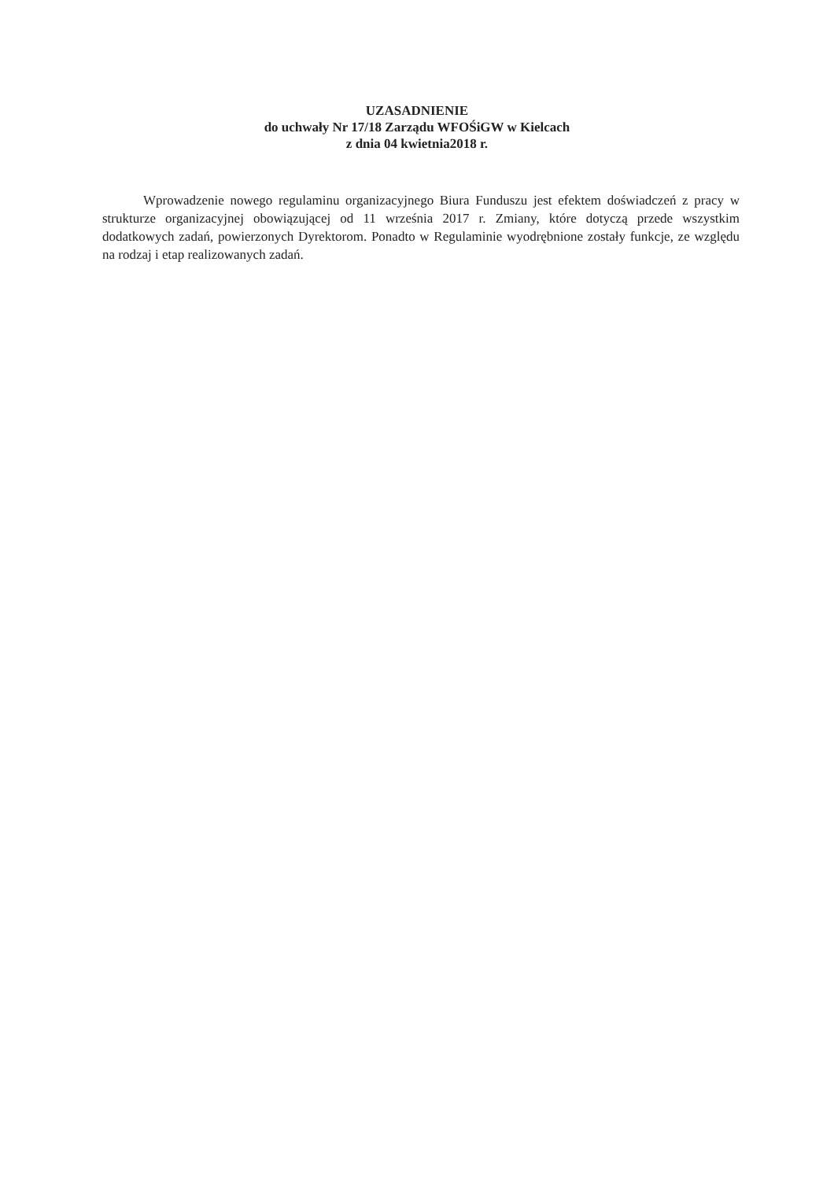UZASADNIENIE
do uchwały Nr 17/18 Zarządu WFOŚiGW w Kielcach
z dnia 04 kwietnia2018 r.
Wprowadzenie nowego regulaminu organizacyjnego Biura Funduszu jest efektem doświadczeń z pracy w strukturze organizacyjnej obowiązującej od 11 września 2017 r. Zmiany, które dotyczą przede wszystkim dodatkowych zadań, powierzonych Dyrektorom. Ponadto w Regulaminie wyodrębnione zostały funkcje, ze względu na rodzaj i etap realizowanych zadań.